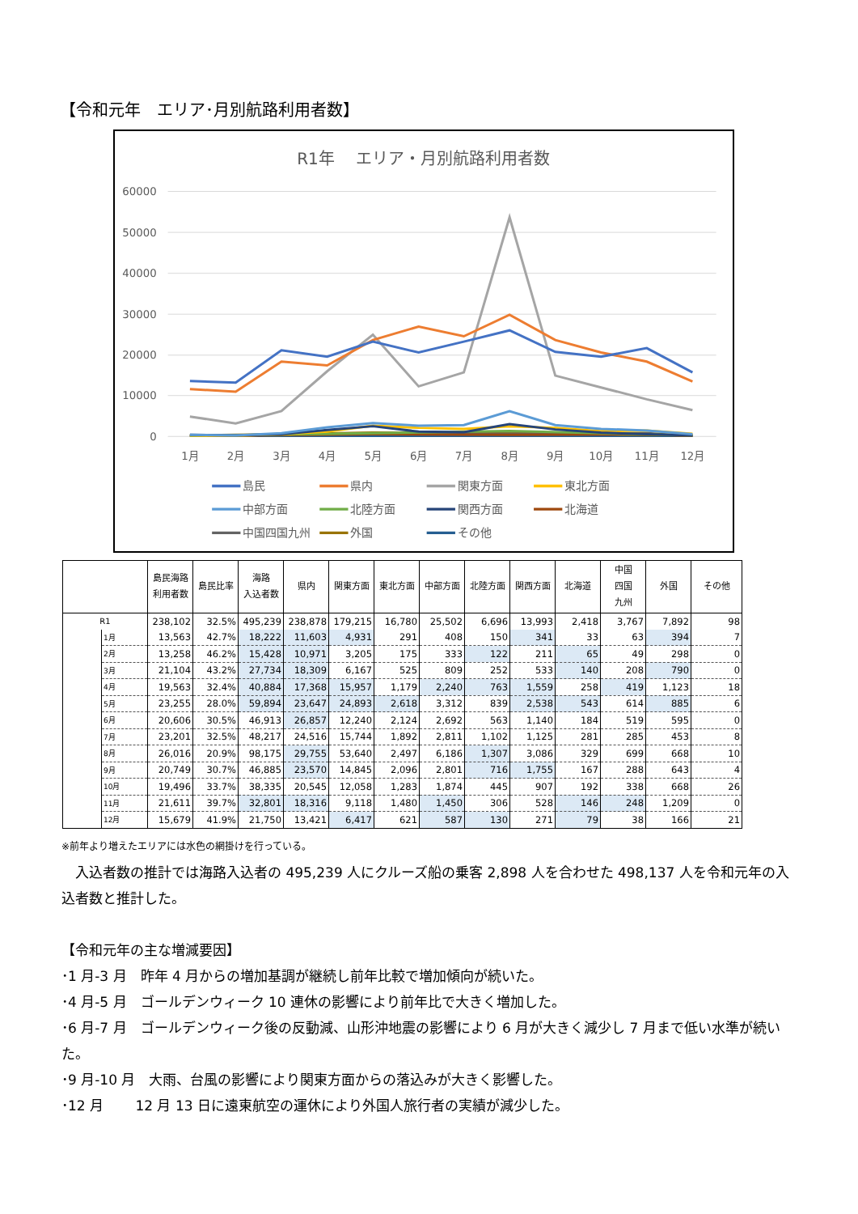【令和元年　エリア･月別航路利用者数】
R1年　 エリア・月別航路利用者数
60000
50000
40000
30000
20000
10000
0
1月
2月
3月
4月
5月
6月
7月
8月
9月
10月
11月
12月
島民
県内
関東方面
東北方面
中部方面
北陸方面
関西方面
北海道
中国四国九州
外国
その他
| | | 島民海路 利用者数 | 島民比率 | 海路 入込者数 | 県内 | 関東方面 | 東北方面 | 中部方面 | 北陸方面 | 関西方面 | 北海道 | 中国 四国 九州 | 外国 | その他 |
| --- | --- | --- | --- | --- | --- | --- | --- | --- | --- | --- | --- | --- | --- | --- |
| R1 | | 238,102 | 32.5% | 495,239 | 238,878 | 179,215 | 16,780 | 25,502 | 6,696 | 13,993 | 2,418 | 3,767 | 7,892 | 98 |
| | 1月 | 13,563 | 42.7% | 18,222 | 11,603 | 4,931 | 291 | 408 | 150 | 341 | 33 | 63 | 394 | 7 |
| | 2月 | 13,258 | 46.2% | 15,428 | 10,971 | 3,205 | 175 | 333 | 122 | 211 | 65 | 49 | 298 | 0 |
| | 3月 | 21,104 | 43.2% | 27,734 | 18,309 | 6,167 | 525 | 809 | 252 | 533 | 140 | 208 | 790 | 0 |
| | 4月 | 19,563 | 32.4% | 40,884 | 17,368 | 15,957 | 1,179 | 2,240 | 763 | 1,559 | 258 | 419 | 1,123 | 18 |
| | 5月 | 23,255 | 28.0% | 59,894 | 23,647 | 24,893 | 2,618 | 3,312 | 839 | 2,538 | 543 | 614 | 885 | 6 |
| | 6月 | 20,606 | 30.5% | 46,913 | 26,857 | 12,240 | 2,124 | 2,692 | 563 | 1,140 | 184 | 519 | 595 | 0 |
| | 7月 | 23,201 | 32.5% | 48,217 | 24,516 | 15,744 | 1,892 | 2,811 | 1,102 | 1,125 | 281 | 285 | 453 | 8 |
| | 8月 | 26,016 | 20.9% | 98,175 | 29,755 | 53,640 | 2,497 | 6,186 | 1,307 | 3,086 | 329 | 699 | 668 | 10 |
| | 9月 | 20,749 | 30.7% | 46,885 | 23,570 | 14,845 | 2,096 | 2,801 | 716 | 1,755 | 167 | 288 | 643 | 4 |
| | 10月 | 19,496 | 33.7% | 38,335 | 20,545 | 12,058 | 1,283 | 1,874 | 445 | 907 | 192 | 338 | 668 | 26 |
| | 11月 | 21,611 | 39.7% | 32,801 | 18,316 | 9,118 | 1,480 | 1,450 | 306 | 528 | 146 | 248 | 1,209 | 0 |
| | 12月 | 15,679 | 41.9% | 21,750 | 13,421 | 6,417 | 621 | 587 | 130 | 271 | 79 | 38 | 166 | 21 |
※前年より増えたエリアには水色の網掛けを行っている。
　入込者数の推計では海路入込者の 495,239 人にクルーズ船の乗客 2,898 人を合わせた 498,137 人を令和元年の入込者数と推計した。
【令和元年の主な増減要因】
･1 月-3 月　昨年 4 月からの増加基調が継続し前年比較で増加傾向が続いた。
･4 月-5 月　ゴールデンウィーク 10 連休の影響により前年比で大きく増加した。
･6 月-7 月　ゴールデンウィーク後の反動減、山形沖地震の影響により 6 月が大きく減少し 7 月まで低い水準が続いた。
･9 月-10 月　大雨、台風の影響により関東方面からの落込みが大きく影響した。
･12 月　　 12 月 13 日に遠東航空の運休により外国人旅行者の実績が減少した。